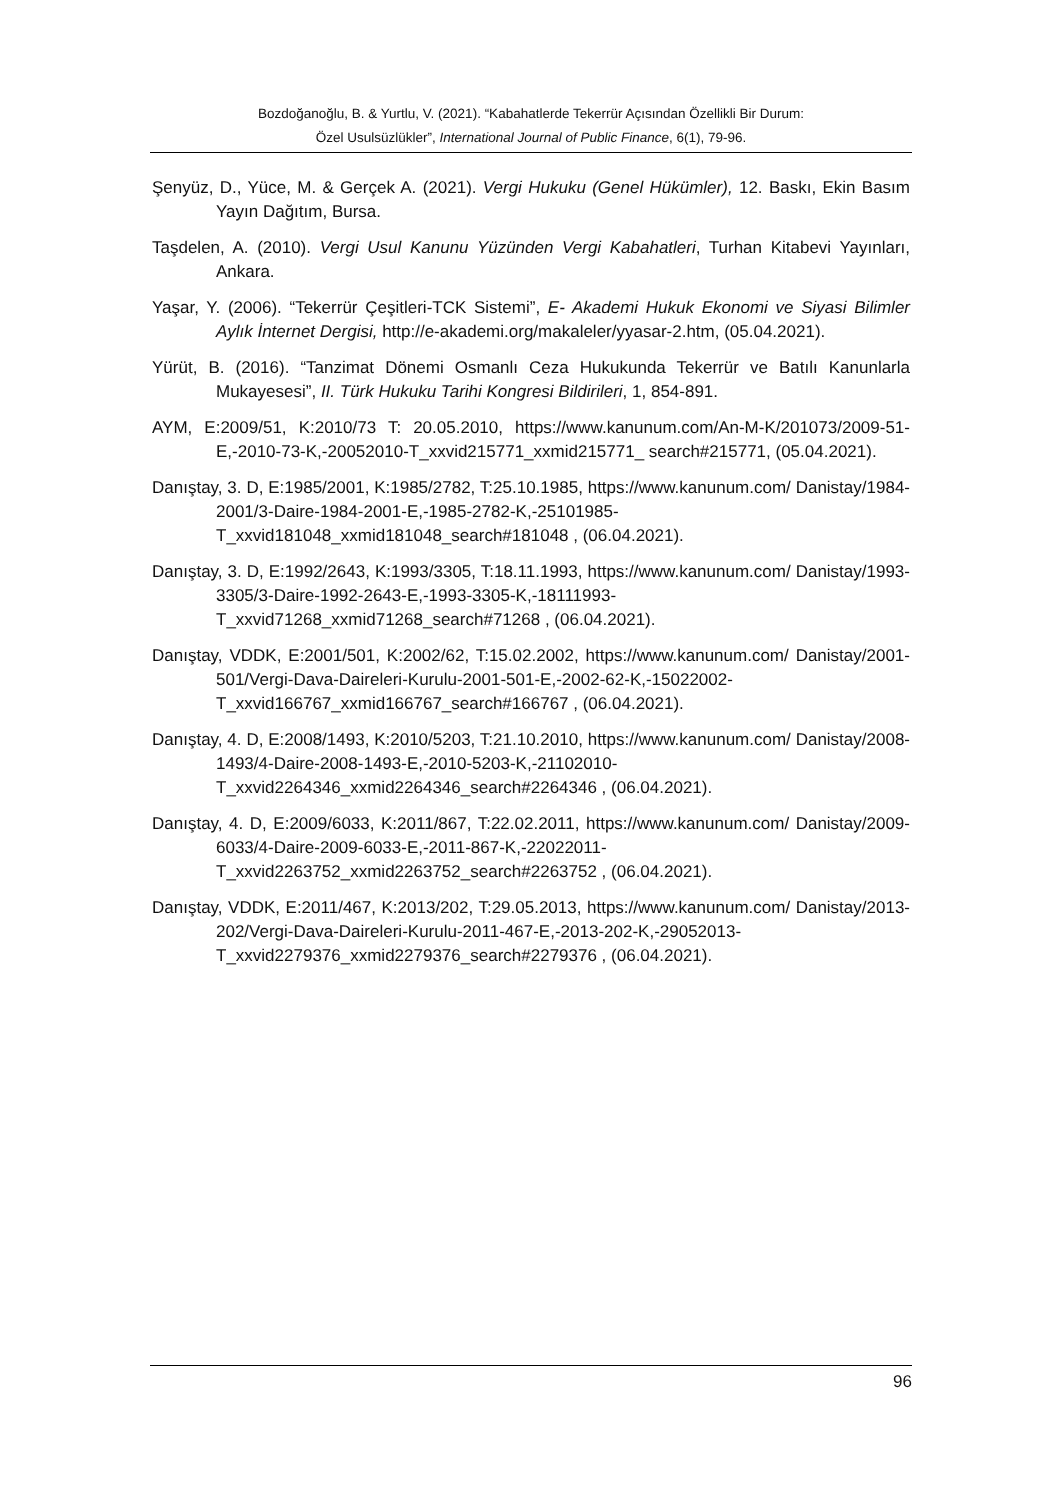Bozdoğanoğlu, B. & Yurtlu, V. (2021). “Kabahatlerde Tekerrür Açısından Özellikli Bir Durum:
Özel Usulsüzlükler”, International Journal of Public Finance, 6(1), 79-96.
Şenyüz, D., Yüce, M. & Gerçek A. (2021). Vergi Hukuku (Genel Hükümler), 12. Baskı, Ekin Basım Yayın Dağıtım, Bursa.
Taşdelen, A. (2010). Vergi Usul Kanunu Yüzünden Vergi Kabahatleri, Turhan Kitabevi Yayınları, Ankara.
Yaşar, Y. (2006). “Tekerrür Çeşitleri-TCK Sistemi”, E- Akademi Hukuk Ekonomi ve Siyasi Bilimler Aylık İnternet Dergisi, http://e-akademi.org/makaleler/yyasar-2.htm, (05.04.2021).
Yürüt, B. (2016). “Tanzimat Dönemi Osmanlı Ceza Hukukunda Tekerrür ve Batılı Kanunlarla Mukayesesi”, II. Türk Hukuku Tarihi Kongresi Bildirileri, 1, 854-891.
AYM, E:2009/51, K:2010/73 T: 20.05.2010, https://www.kanunum.com/An-M-K/201073/2009-51-E,-2010-73-K,-20052010-T_xxvid215771_xxmid215771_ search#215771, (05.04.2021).
Danıştay, 3. D, E:1985/2001, K:1985/2782, T:25.10.1985, https://www.kanunum.com/ Danistay/1984-2001/3-Daire-1984-2001-E,-1985-2782-K,-25101985-T_xxvid181048_xxmid181048_search#181048 , (06.04.2021).
Danıştay, 3. D, E:1992/2643, K:1993/3305, T:18.11.1993, https://www.kanunum.com/ Danistay/1993-3305/3-Daire-1992-2643-E,-1993-3305-K,-18111993-T_xxvid71268_xxmid71268_search#71268 , (06.04.2021).
Danıştay, VDDK, E:2001/501, K:2002/62, T:15.02.2002, https://www.kanunum.com/ Danistay/2001-501/Vergi-Dava-Daireleri-Kurulu-2001-501-E,-2002-62-K,-15022002-T_xxvid166767_xxmid166767_search#166767 , (06.04.2021).
Danıştay, 4. D, E:2008/1493, K:2010/5203, T:21.10.2010, https://www.kanunum.com/ Danistay/2008-1493/4-Daire-2008-1493-E,-2010-5203-K,-21102010-T_xxvid2264346_xxmid2264346_search#2264346 , (06.04.2021).
Danıştay, 4. D, E:2009/6033, K:2011/867, T:22.02.2011, https://www.kanunum.com/ Danistay/2009-6033/4-Daire-2009-6033-E,-2011-867-K,-22022011-T_xxvid2263752_xxmid2263752_search#2263752 , (06.04.2021).
Danıştay, VDDK, E:2011/467, K:2013/202, T:29.05.2013, https://www.kanunum.com/ Danistay/2013-202/Vergi-Dava-Daireleri-Kurulu-2011-467-E,-2013-202-K,-29052013-T_xxvid2279376_xxmid2279376_search#2279376 , (06.04.2021).
96